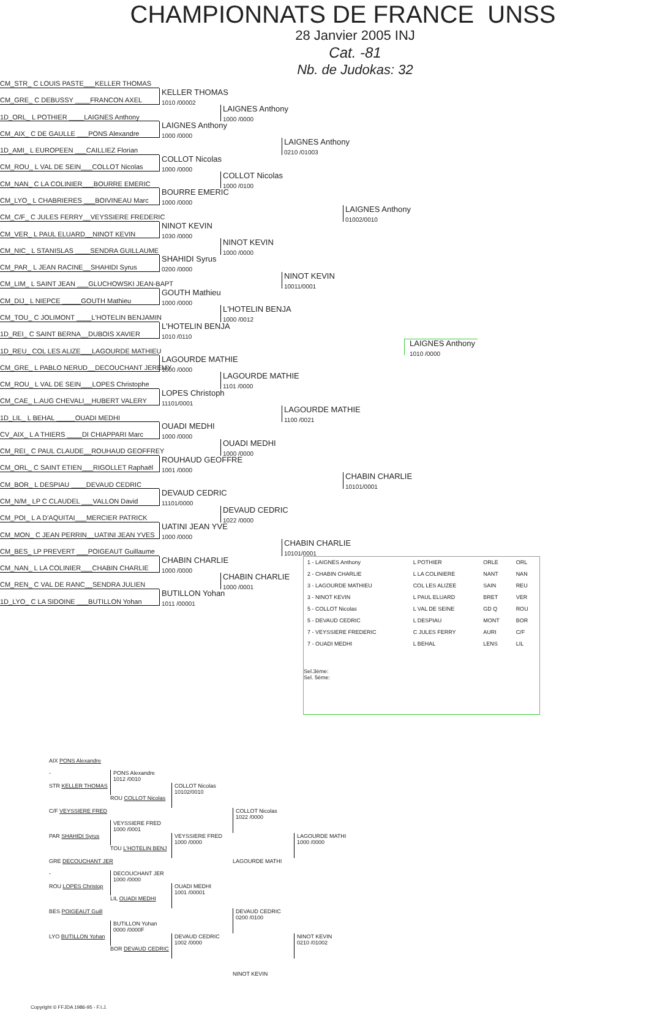CHAMPIONNATS DE FRANCE UNSS
28 Janvier 2005 INJ
Cat. -81
Nb. de Judokas: 32
CM_STR_ C LOUIS PASTE___KELLER THOMAS
KELLER THOMAS
1010 /00002
CM_GRE_ C DEBUSSY ____FRANCON AXEL
LAIGNES Anthony
1000 /0000
1D_ORL_ L POTHIER ____LAIGNES Anthony
LAIGNES Anthony
1000 /0000
CM_AIX_ C DE GAULLE ___PONS Alexandre
LAIGNES Anthony
0210 /01003
1D_AMI_ L EUROPEEN ___CAILLIEZ Florian
COLLOT Nicolas
1000 /0000
CM_ROU_ L VAL DE SEIN___COLLOT Nicolas
COLLOT Nicolas
1000 /0100
CM_NAN_ C LA COLINIER___BOURRE EMERIC
BOURRE EMERIC
1000 /0000
CM_LYO_ L CHABRIERES ___BOIVINEAU Marc
LAIGNES Anthony
01002/0010
CM_C/F_ C JULES FERRY__VEYSSIERE FREDERIC
NINOT KEVIN
1030 /0000
CM_VER_ L PAUL ELUARD__NINOT KEVIN
NINOT KEVIN
1000 /0000
CM_NIC_ L STANISLAS ____SENDRA GUILLAUME
SHAHIDI Syrus
0200 /0000
CM_PAR_ L JEAN RACINE__SHAHIDI Syrus
NINOT KEVIN
10011/0001
CM_LIM_ L SAINT JEAN ___GLUCHOWSKI JEAN-BAPT
GOUTH Mathieu
1000 /0000
CM_DIJ_ L NIEPCE _____GOUTH Mathieu
L'HOTELIN BENJA
1000 /0012
CM_TOU_ C JOLIMONT ____L'HOTELIN BENJAMIN
L'HOTELIN BENJA
1010 /0110
1D_REI_ C SAINT BERNA__DUBOIS XAVIER
LAIGNES Anthony
1010 /0000
1D_REU_ COL LES ALIZE___LAGOURDE MATHIEU
LAGOURDE MATHIE
1000 /0000
CM_GRE_ L PABLO NERUD__DECOUCHANT JEREMY
LAGOURDE MATHIE
1101 /0000
CM_ROU_ L VAL DE SEIN___LOPES Christophe
LOPES Christoph
11101/0001
CM_CAE_ L.AUG CHEVALI__HUBERT VALERY
LAGOURDE MATHIE
1100 /0021
1D_LIL_ L BEHAL _____OUADI MEDHI
OUADI MEDHI
1000 /0000
CV_AIX_ L A THIERS ____DI CHIAPPARI Marc
OUADI MEDHI
1000 /0000
CM_REI_ C PAUL CLAUDE__ROUHAUD GEOFFREY
ROUHAUD GEOFFRE
1001 /0000
CM_ORL_ C SAINT ETIEN___RIGOLLET Raphaël
CHABIN CHARLIE
10101/0001
CM_BOR_ L DESPIAU ____DEVAUD CEDRIC
DEVAUD CEDRIC
11101/0000
CM_N/M_ LP C CLAUDEL ___VALLON David
DEVAUD CEDRIC
1022 /0000
CM_POI_ L A D'AQUITAI___MERCIER PATRICK
UATINI JEAN YVE
1000 /0000
CM_MON_ C JEAN PERRIN__UATINI JEAN YVES
CHABIN CHARLIE
10101/0001
CM_BES_ LP PREVERT ___POIGEAUT Guillaume
CHABIN CHARLIE
1000 /0000
CM_NAN_ L LA COLINIER___CHABIN CHARLIE
CHABIN CHARLIE
1000 /0001
CM_REN_ C VAL DE RANC__SENDRA JULIEN
BUTILLON Yohan
1011 /00001
1D_LYO_ C LA SIDOINE ___BUTILLON Yohan
| 1 - LAIGNES Anthony | L POTHIER | ORLE | ORL |
| 2 - CHABIN CHARLIE | L LA COLINIERE | NANT | NAN |
| 3 - LAGOURDE MATHIEU | COL LES ALIZEE | SAIN | REU |
| 3 - NINOT KEVIN | L PAUL ELUARD | BRET | VER |
| 5 - COLLOT Nicolas | L VAL DE SEINE | GD Q | ROU |
| 5 - DEVAUD CEDRIC | L DESPIAU | MONT | BOR |
| 7 - VEYSSIERE FREDERIC | C JULES FERRY | AURI | C/F |
| 7 - OUADI MEDHI | L BEHAL | LENS | LIL |
Sel.3ème:
Sel. 5ème:
AIX PONS Alexandre
-
PONS Alexandre
1012 /0010
STR KELLER THOMAS
COLLOT Nicolas
10102/0010
ROU COLLOT Nicolas
C/F VEYSSIERE FRED
COLLOT Nicolas
1022 /0000
VEYSSIERE FRED
1000 /0001
PAR SHAHIDI Syrus
VEYSSIERE FRED
1000 /0000
LAGOURDE MATHI
1000 /0000
TOU L'HOTELIN BENJ
GRE DECOUCHANT JER
LAGOURDE MATHI
-
DECOUCHANT JER
1000 /0000
ROU LOPES Christop
OUADI MEDHI
1001 /00001
LIL OUADI MEDHI
BES POIGEAUT Guill
DEVAUD CEDRIC
0200 /0100
BUTILLON Yohan
0000 /0000F
LYO BUTILLON Yohan
DEVAUD CEDRIC
1002 /0000
NINOT KEVIN
0210 /01002
BOR DEVAUD CEDRIC
NINOT KEVIN
Copyright © FFJDA 1986-95 - F.I.J.